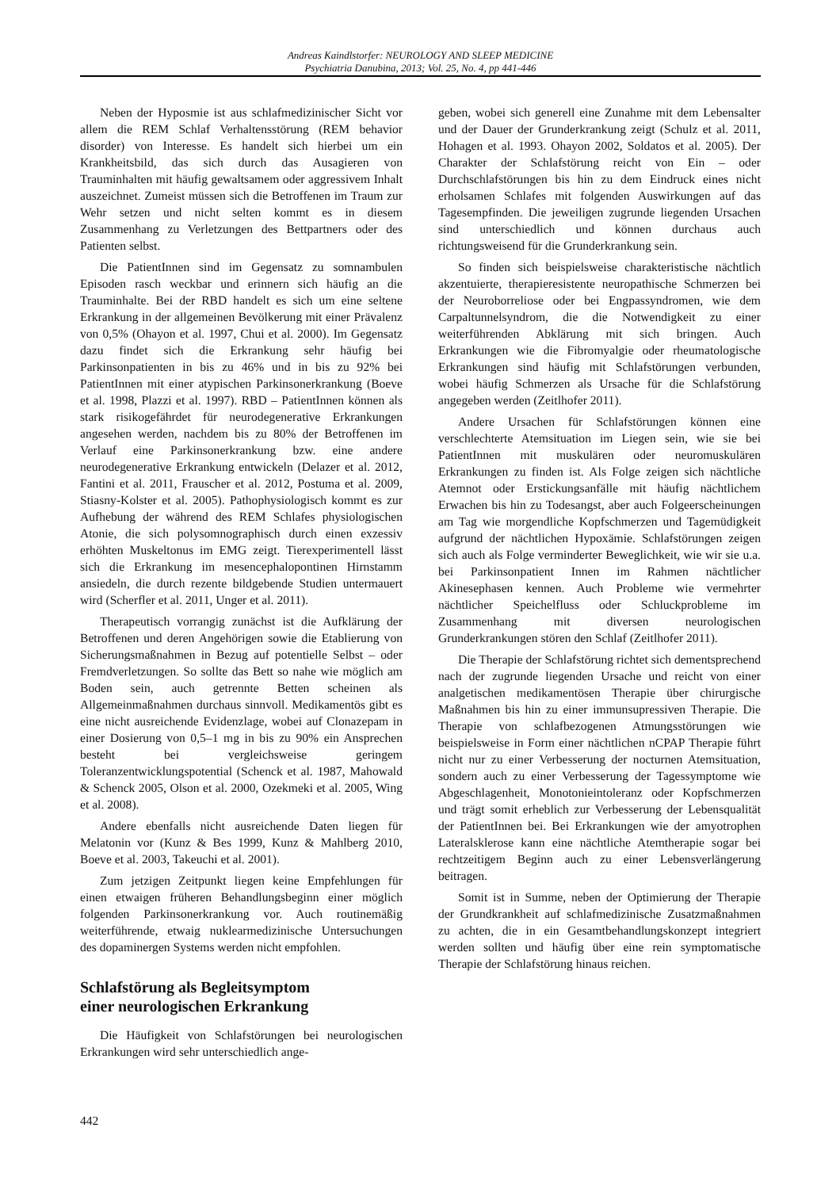Andreas Kaindlstorfer: NEUROLOGY AND SLEEP MEDICINE
Psychiatria Danubina, 2013; Vol. 25, No. 4, pp 441-446
Neben der Hyposmie ist aus schlafmedizinischer Sicht vor allem die REM Schlaf Verhaltensstörung (REM behavior disorder) von Interesse. Es handelt sich hierbei um ein Krankheitsbild, das sich durch das Ausagieren von Trauminhalten mit häufig gewaltsamem oder aggressivem Inhalt auszeichnet. Zumeist müssen sich die Betroffenen im Traum zur Wehr setzen und nicht selten kommt es in diesem Zusammenhang zu Verletzungen des Bettpartners oder des Patienten selbst.
Die PatientInnen sind im Gegensatz zu somnambulen Episoden rasch weckbar und erinnern sich häufig an die Trauminhalte. Bei der RBD handelt es sich um eine seltene Erkrankung in der allgemeinen Bevölkerung mit einer Prävalenz von 0,5% (Ohayon et al. 1997, Chui et al. 2000). Im Gegensatz dazu findet sich die Erkrankung sehr häufig bei Parkinsonpatienten in bis zu 46% und in bis zu 92% bei PatientInnen mit einer atypischen Parkinsonerkrankung (Boeve et al. 1998, Plazzi et al. 1997). RBD – PatientInnen können als stark risikogefährdet für neurodegenerative Erkrankungen angesehen werden, nachdem bis zu 80% der Betroffenen im Verlauf eine Parkinsonerkrankung bzw. eine andere neurodegenerative Erkrankung entwickeln (Delazer et al. 2012, Fantini et al. 2011, Frauscher et al. 2012, Postuma et al. 2009, Stiasny-Kolster et al. 2005). Pathophysiologisch kommt es zur Aufhebung der während des REM Schlafes physiologischen Atonie, die sich polysomnographisch durch einen exzessiv erhöhten Muskeltonus im EMG zeigt. Tierexperimentell lässt sich die Erkrankung im mesencephalopontinen Hirnstamm ansiedeln, die durch rezente bildgebende Studien untermauert wird (Scherfler et al. 2011, Unger et al. 2011).
Therapeutisch vorrangig zunächst ist die Aufklärung der Betroffenen und deren Angehörigen sowie die Etablierung von Sicherungsmaßnahmen in Bezug auf potentielle Selbst – oder Fremdverletzungen. So sollte das Bett so nahe wie möglich am Boden sein, auch getrennte Betten scheinen als Allgemeinmaßnahmen durchaus sinnvoll. Medikamentös gibt es eine nicht ausreichende Evidenzlage, wobei auf Clonazepam in einer Dosierung von 0,5–1 mg in bis zu 90% ein Ansprechen besteht bei vergleichsweise geringem Toleranzentwicklungspotential (Schenck et al. 1987, Mahowald & Schenck 2005, Olson et al. 2000, Ozekmeki et al. 2005, Wing et al. 2008).
Andere ebenfalls nicht ausreichende Daten liegen für Melatonin vor (Kunz & Bes 1999, Kunz & Mahlberg 2010, Boeve et al. 2003, Takeuchi et al. 2001).
Zum jetzigen Zeitpunkt liegen keine Empfehlungen für einen etwaigen früheren Behandlungsbeginn einer möglich folgenden Parkinsonerkrankung vor. Auch routinemäßig weiterführende, etwaig nuklearmedizinische Untersuchungen des dopaminergen Systems werden nicht empfohlen.
Schlafstörung als Begleitsymptom
einer neurologischen Erkrankung
Die Häufigkeit von Schlafstörungen bei neurologischen Erkrankungen wird sehr unterschiedlich ange-
geben, wobei sich generell eine Zunahme mit dem Lebensalter und der Dauer der Grunderkrankung zeigt (Schulz et al. 2011, Hohagen et al. 1993. Ohayon 2002, Soldatos et al. 2005). Der Charakter der Schlafstörung reicht von Ein – oder Durchschlafstörungen bis hin zu dem Eindruck eines nicht erholsamen Schlafes mit folgenden Auswirkungen auf das Tagesempfinden. Die jeweiligen zugrunde liegenden Ursachen sind unterschiedlich und können durchaus auch richtungsweisend für die Grunderkrankung sein.
So finden sich beispielsweise charakteristische nächtlich akzentuierte, therapieresistente neuropathische Schmerzen bei der Neuroborreliose oder bei Engpassyndromen, wie dem Carpaltunnelsyndrom, die die Notwendigkeit zu einer weiterführenden Abklärung mit sich bringen. Auch Erkrankungen wie die Fibromyalgie oder rheumatologische Erkrankungen sind häufig mit Schlafstörungen verbunden, wobei häufig Schmerzen als Ursache für die Schlafstörung angegeben werden (Zeitlhofer 2011).
Andere Ursachen für Schlafstörungen können eine verschlechterte Atemsituation im Liegen sein, wie sie bei PatientInnen mit muskulären oder neuromuskulären Erkrankungen zu finden ist. Als Folge zeigen sich nächtliche Atemnot oder Erstickungsanfälle mit häufig nächtlichem Erwachen bis hin zu Todesangst, aber auch Folgeerscheinungen am Tag wie morgendliche Kopfschmerzen und Tagemüdigkeit aufgrund der nächtlichen Hypoxämie. Schlafstörungen zeigen sich auch als Folge verminderter Beweglichkeit, wie wir sie u.a. bei Parkinsonpatient Innen im Rahmen nächtlicher Akinesephasen kennen. Auch Probleme wie vermehrter nächtlicher Speichelfluss oder Schluckprobleme im Zusammenhang mit diversen neurologischen Grunderkrankungen stören den Schlaf (Zeitlhofer 2011).
Die Therapie der Schlafstörung richtet sich dementsprechend nach der zugrunde liegenden Ursache und reicht von einer analgetischen medikamentösen Therapie über chirurgische Maßnahmen bis hin zu einer immunsupressiven Therapie. Die Therapie von schlafbezogenen Atmungsstörungen wie beispielsweise in Form einer nächtlichen nCPAP Therapie führt nicht nur zu einer Verbesserung der nocturnen Atemsituation, sondern auch zu einer Verbesserung der Tagessymptome wie Abgeschlagenheit, Monotonieintoleranz oder Kopfschmerzen und trägt somit erheblich zur Verbesserung der Lebensqualität der PatientInnen bei. Bei Erkrankungen wie der amyotrophen Lateralsklerose kann eine nächtliche Atemtherapie sogar bei rechtzeitigem Beginn auch zu einer Lebensverlängerung beitragen.
Somit ist in Summe, neben der Optimierung der Therapie der Grundkrankheit auf schlafmedizinische Zusatzmaßnahmen zu achten, die in ein Gesamtbehandlungskonzept integriert werden sollten und häufig über eine rein symptomatische Therapie der Schlafstörung hinaus reichen.
442